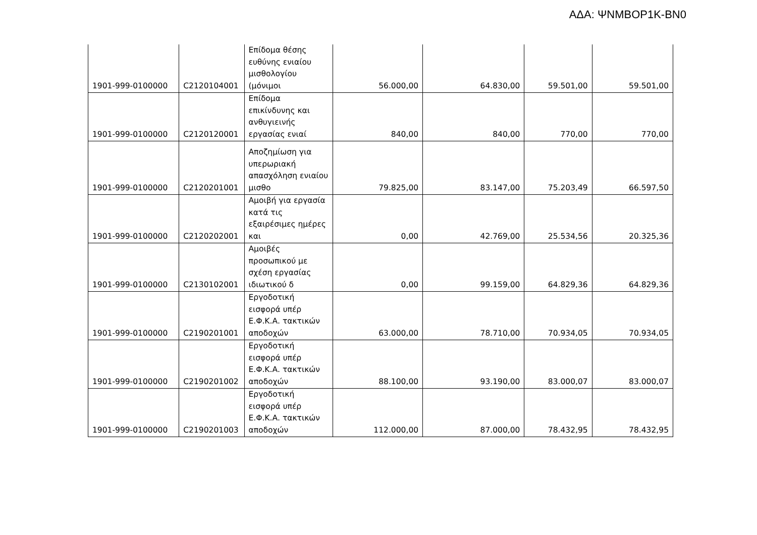ΑΔΑ: ΨΝΜΒΟΡ1Κ-ΒΝ0
| 1901-999-0100000 | C2120104001 | Επίδομα θέσης ευθύνης ενιαίου μισθολογίου (μόνιμοι | 56.000,00 | 64.830,00 | 59.501,00 | 59.501,00 |
| 1901-999-0100000 | C2120120001 | Επίδομα επικίνδυνης και ανθυγιεινής εργασίας ενιαί | 840,00 | 840,00 | 770,00 | 770,00 |
| 1901-999-0100000 | C2120201001 | Αποζημίωση για υπερωριακή απασχόληση ενιαίου μισθο | 79.825,00 | 83.147,00 | 75.203,49 | 66.597,50 |
| 1901-999-0100000 | C2120202001 | Αμοιβή για εργασία κατά τις εξαιρέσιμες ημέρες και | 0,00 | 42.769,00 | 25.534,56 | 20.325,36 |
| 1901-999-0100000 | C2130102001 | Αμοιβές προσωπικού με σχέση εργασίας ιδιωτικού δ | 0,00 | 99.159,00 | 64.829,36 | 64.829,36 |
| 1901-999-0100000 | C2190201001 | Εργοδοτική εισφορά υπέρ Ε.Φ.Κ.Α. τακτικών αποδοχών | 63.000,00 | 78.710,00 | 70.934,05 | 70.934,05 |
| 1901-999-0100000 | C2190201002 | Εργοδοτική εισφορά υπέρ Ε.Φ.Κ.Α. τακτικών αποδοχών | 88.100,00 | 93.190,00 | 83.000,07 | 83.000,07 |
| 1901-999-0100000 | C2190201003 | Εργοδοτική εισφορά υπέρ Ε.Φ.Κ.Α. τακτικών αποδοχών | 112.000,00 | 87.000,00 | 78.432,95 | 78.432,95 |